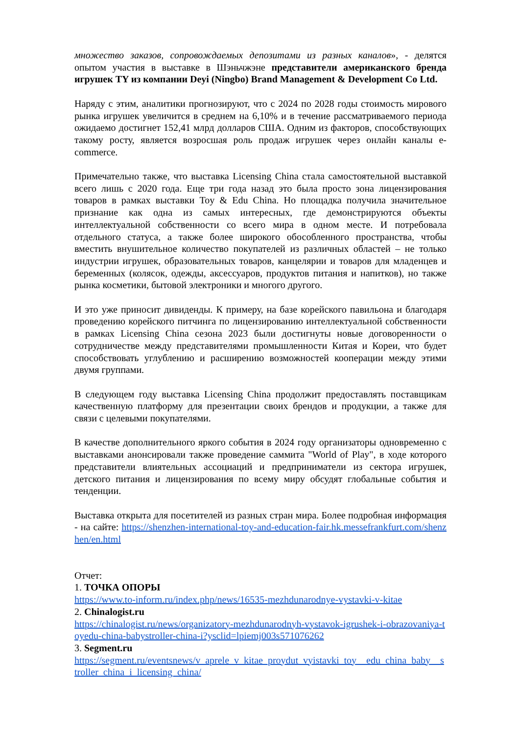множество заказов, сопровождаемых депозитами из разных каналов», - делятся опытом участия в выставке в Шэньчжэне представители американского бренда игрушек TY из компании Deyi (Ningbo) Brand Management & Development Co Ltd.
Наряду с этим, аналитики прогнозируют, что с 2024 по 2028 годы стоимость мирового рынка игрушек увеличится в среднем на 6,10% и в течение рассматриваемого периода ожидаемо достигнет 152,41 млрд долларов США. Одним из факторов, способствующих такому росту, является возросшая роль продаж игрушек через онлайн каналы e-commerce.
Примечательно также, что выставка Licensing China стала самостоятельной выставкой всего лишь с 2020 года. Еще три года назад это была просто зона лицензирования товаров в рамках выставки Toy & Edu China. Но площадка получила значительное признание как одна из самых интересных, где демонстрируются объекты интеллектуальной собственности со всего мира в одном месте. И потребовала отдельного статуса, а также более широкого обособленного пространства, чтобы вместить внушительное количество покупателей из различных областей – не только индустрии игрушек, образовательных товаров, канцелярии и товаров для младенцев и беременных (колясок, одежды, аксессуаров, продуктов питания и напитков), но также рынка косметики, бытовой электроники и многого другого.
И это уже приносит дивиденды. К примеру, на базе корейского павильона и благодаря проведению корейского питчинга по лицензированию интеллектуальной собственности в рамках Licensing China сезона 2023 были достигнуты новые договоренности о сотрудничестве между представителями промышленности Китая и Кореи, что будет способствовать углублению и расширению возможностей кооперации между этими двумя группами.
В следующем году выставка Licensing China продолжит предоставлять поставщикам качественную платформу для презентации своих брендов и продукции, а также для связи с целевыми покупателями.
В качестве дополнительного яркого события в 2024 году организаторы одновременно с выставками анонсировали также проведение саммита "World of Play", в ходе которого представители влиятельных ассоциаций и предприниматели из сектора игрушек, детского питания и лицензирования по всему миру обсудят глобальные события и тенденции.
Выставка открыта для посетителей из разных стран мира. Более подробная информация - на сайте: https://shenzhen-international-toy-and-education-fair.hk.messefrankfurt.com/shenzhen/en.html
Отчет:
1. ТОЧКА ОПОРЫ
https://www.to-inform.ru/index.php/news/16535-mezhdunarodnye-vystavki-v-kitae
2. Chinalogist.ru
https://chinalogist.ru/news/organizatory-mezhdunarodnyh-vystavok-igrushek-i-obrazovaniya-toyedu-china-babystroller-china-i?ysclid=lpiemj003s571076262
3. Segment.ru
https://segment.ru/eventsnews/v_aprele_v_kitae_proydut_vyistavki_toy__edu_china_baby__stroller_china_i_licensing_china/